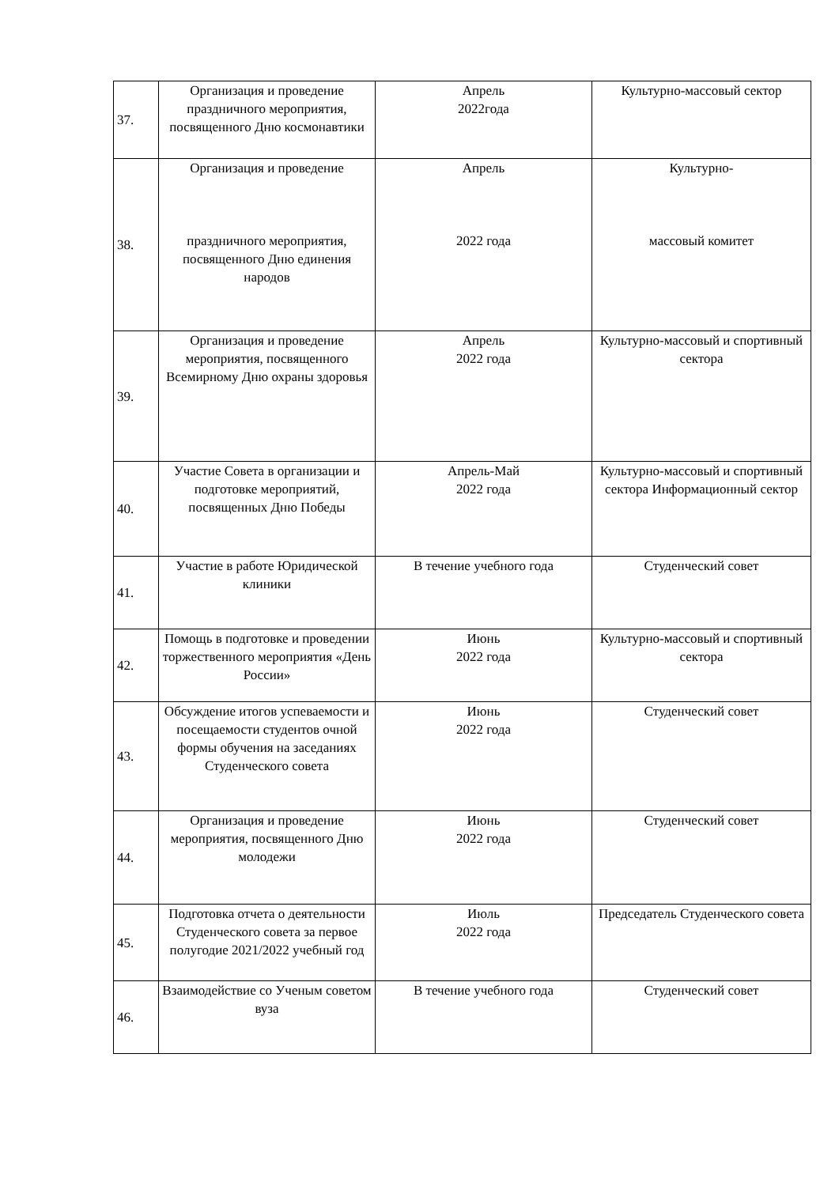| 37. | Организация и проведение праздничного мероприятия, посвященного Дню космонавтики | Апрель 2022года | Культурно-массовый сектор |
| 38. | Организация и проведение праздничного мероприятия, посвященного Дню единения народов | Апрель 2022 года | Культурно- массовый комитет |
| 39. | Организация и проведение мероприятия, посвященного Всемирному Дню охраны здоровья | Апрель 2022 года | Культурно-массовый и спортивный сектора |
| 40. | Участие Совета в организации и подготовке мероприятий, посвященных Дню Победы | Апрель-Май 2022 года | Культурно-массовый и спортивный сектора Информационный сектор |
| 41. | Участие в работе Юридической клиники | В течение учебного года | Студенческий совет |
| 42. | Помощь в подготовке и проведении торжественного мероприятия «День России» | Июнь 2022 года | Культурно-массовый и спортивный сектора |
| 43. | Обсуждение итогов успеваемости и посещаемости студентов очной формы обучения на заседаниях Студенческого совета | Июнь 2022 года | Студенческий совет |
| 44. | Организация и проведение мероприятия, посвященного Дню молодежи | Июнь 2022 года | Студенческий совет |
| 45. | Подготовка отчета о деятельности Студенческого совета за первое полугодие 2021/2022 учебный год | Июль 2022 года | Председатель Студенческого совета |
| 46. | Взаимодействие со Ученым советом вуза | В течение учебного года | Студенческий совет |